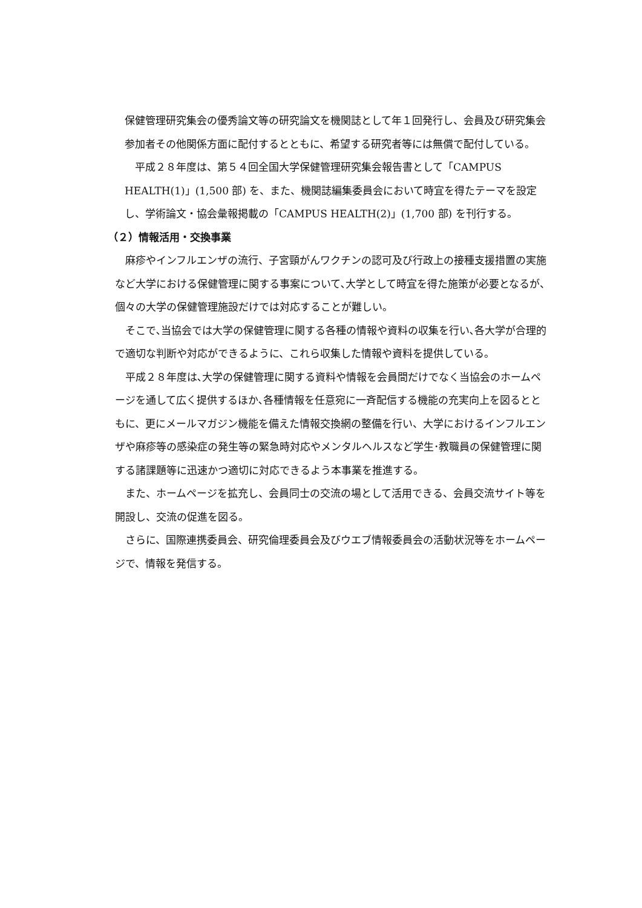保健管理研究集会の優秀論文等の研究論文を機関誌として年１回発行し、会員及び研究集会参加者その他関係方面に配付するとともに、希望する研究者等には無償で配付している。
　平成２８年度は、第５４回全国大学保健管理研究集会報告書として「CAMPUS HEALTH(1)」(1,500 部) を、また、機関誌編集委員会において時宜を得たテーマを設定し、学術論文・協会彙報掲載の「CAMPUS HEALTH(2)」(1,700 部) を刊行する。
（２）情報活用・交換事業
　麻疹やインフルエンザの流行、子宮頸がんワクチンの認可及び行政上の接種支援措置の実施など大学における保健管理に関する事案について､大学として時宜を得た施策が必要となるが、個々の大学の保健管理施設だけでは対応することが難しい。
　そこで､当協会では大学の保健管理に関する各種の情報や資料の収集を行い､各大学が合理的で適切な判断や対応ができるように、これら収集した情報や資料を提供している。
　平成２８年度は､大学の保健管理に関する資料や情報を会員間だけでなく当協会のホームページを通して広く提供するほか､各種情報を任意宛に一斉配信する機能の充実向上を図るとともに、更にメールマガジン機能を備えた情報交換網の整備を行い、大学におけるインフルエンザや麻疹等の感染症の発生等の緊急時対応やメンタルヘルスなど学生･教職員の保健管理に関する諸課題等に迅速かつ適切に対応できるよう本事業を推進する。
　また、ホームページを拡充し、会員同士の交流の場として活用できる、会員交流サイト等を開設し、交流の促進を図る。
　さらに、国際連携委員会、研究倫理委員会及びウエブ情報委員会の活動状況等をホームページで、情報を発信する。